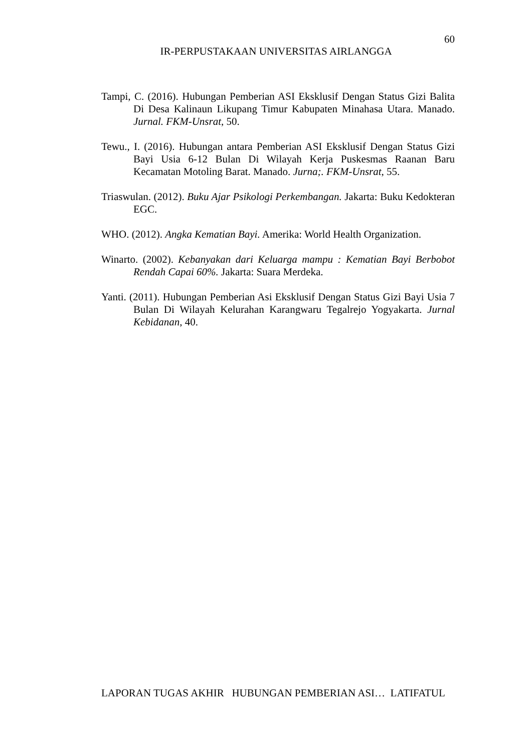60
IR-PERPUSTAKAAN UNIVERSITAS AIRLANGGA
Tampi, C. (2016). Hubungan Pemberian ASI Eksklusif Dengan Status Gizi Balita Di Desa Kalinaun Likupang Timur Kabupaten Minahasa Utara. Manado. Jurnal. FKM-Unsrat, 50.
Tewu., I. (2016). Hubungan antara Pemberian ASI Eksklusif Dengan Status Gizi Bayi Usia 6-12 Bulan Di Wilayah Kerja Puskesmas Raanan Baru Kecamatan Motoling Barat. Manado. Jurna;. FKM-Unsrat, 55.
Triaswulan. (2012). Buku Ajar Psikologi Perkembangan. Jakarta: Buku Kedokteran EGC.
WHO. (2012). Angka Kematian Bayi. Amerika: World Health Organization.
Winarto. (2002). Kebanyakan dari Keluarga mampu : Kematian Bayi Berbobot Rendah Capai 60%. Jakarta: Suara Merdeka.
Yanti. (2011). Hubungan Pemberian Asi Eksklusif Dengan Status Gizi Bayi Usia 7 Bulan Di Wilayah Kelurahan Karangwaru Tegalrejo Yogyakarta. Jurnal Kebidanan, 40.
LAPORAN TUGAS AKHIR HUBUNGAN PEMBERIAN ASI… LATIFATUL